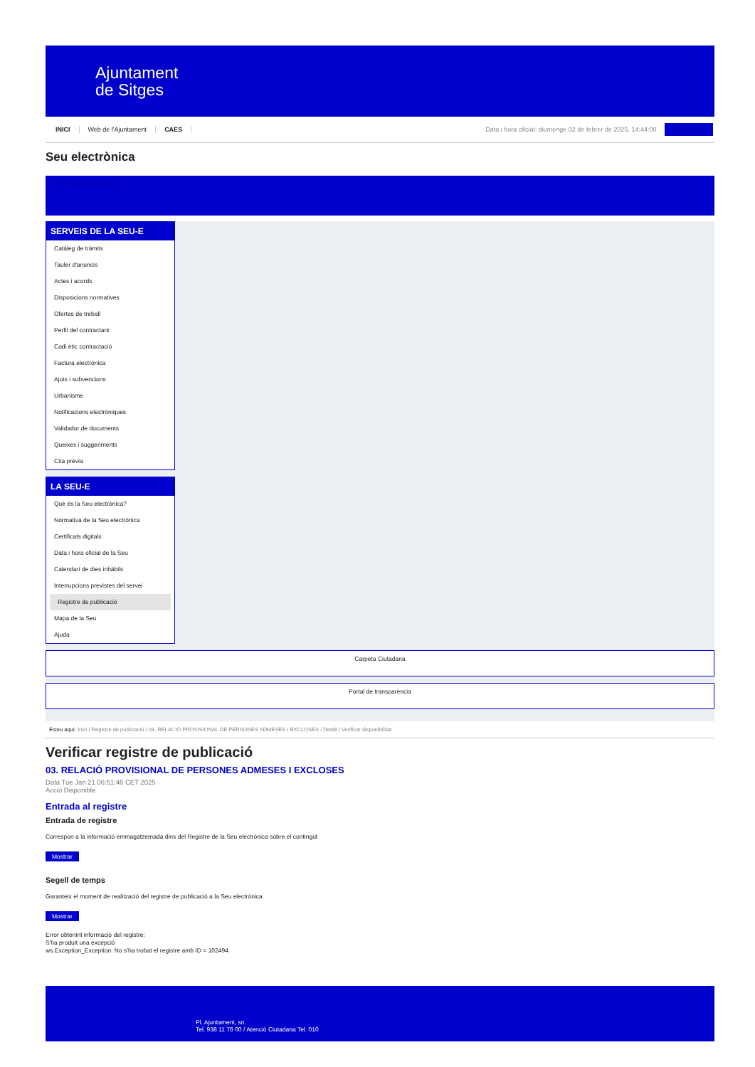Ajuntament
de Sitges
INICI Web de l'Ajuntament CAES Data i hora oficial: diumenge 02 de febrer de 2025, 14:44:00 Sincronitzar
Seu electrònica
Obtenir còpia autèntica
SERVEIS DE LA SEU-E
Catàleg de tràmits
Tauler d'anuncis
Actes i acords
Disposicions normatives
Ofertes de treball
Perfil del contractant
Codi ètic contractació
Factura electrònica
Ajuts i subvencions
Urbanisme
Notificacions electròniques
Validador de documents
Queixes i suggeriments
Cita prèvia
LA SEU-E
Què és la Seu electrònica?
Normativa de la Seu electrònica
Certificats digitals
Data i hora oficial de la Seu
Calendari de dies inhàbils
Interrupcions previstes del servei
Registre de publicació
Mapa de la Seu
Ajuda
Carpeta Ciutadana
Portal de transparència
Esteu aquí: Inici / Registre de publicació / 03. RELACIÓ PROVISIONAL DE PERSONES ADMESES I EXCLOSES / Detall / Verificar disponibilitat
Verificar registre de publicació
03. RELACIÓ PROVISIONAL DE PERSONES ADMESES I EXCLOSES
Data Tue Jan 21 06:51:46 CET 2025
Acció Disponible
Entrada al registre
Entrada de registre
Correspon a la informació emmagatzemada dins del Registre de la Seu electrònica sobre el contingut
Mostrar
Segell de temps
Garanteix el moment de realització del registre de publicació a la Seu electrònica
Mostrar
Error obtenint informació del registre:
S'ha produit una excepció
ws.Exception_Exception: No s'ha trobat el registre amb ID = 102494
Pl. Ajuntament, sn.
Tel. 938 11 76 00 / Atenció Ciutadana Tel. 010